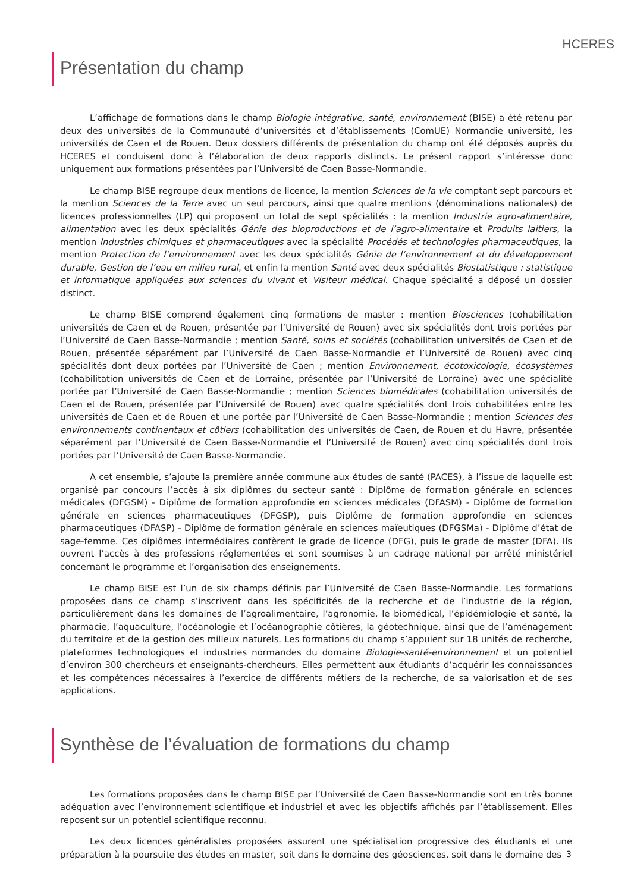HCERES
Présentation du champ
L’affichage de formations dans le champ Biologie intégrative, santé, environnement (BISE) a été retenu par deux des universités de la Communauté d’universités et d’établissements (ComUE) Normandie université, les universités de Caen et de Rouen. Deux dossiers différents de présentation du champ ont été déposés auprès du HCERES et conduisent donc à l’élaboration de deux rapports distincts. Le présent rapport s’intéresse donc uniquement aux formations présentées par l’Université de Caen Basse-Normandie.
Le champ BISE regroupe deux mentions de licence, la mention Sciences de la vie comptant sept parcours et la mention Sciences de la Terre avec un seul parcours, ainsi que quatre mentions (dénominations nationales) de licences professionnelles (LP) qui proposent un total de sept spécialités : la mention Industrie agro-alimentaire, alimentation avec les deux spécialités Génie des bioproductions et de l’agro-alimentaire et Produits laitiers, la mention Industries chimiques et pharmaceutiques avec la spécialité Procédés et technologies pharmaceutiques, la mention Protection de l’environnement avec les deux spécialités Génie de l’environnement et du développement durable, Gestion de l’eau en milieu rural, et enfin la mention Santé avec deux spécialités Biostatistique : statistique et informatique appliquées aux sciences du vivant et Visiteur médical. Chaque spécialité a déposé un dossier distinct.
Le champ BISE comprend également cinq formations de master : mention Biosciences (cohabilitation universités de Caen et de Rouen, présentée par l’Université de Rouen) avec six spécialités dont trois portées par l’Université de Caen Basse-Normandie ; mention Santé, soins et sociétés (cohabilitation universités de Caen et de Rouen, présentée séparément par l’Université de Caen Basse-Normandie et l’Université de Rouen) avec cinq spécialités dont deux portées par l’Université de Caen ; mention Environnement, écotoxicologie, écosystèmes (cohabilitation universités de Caen et de Lorraine, présentée par l’Université de Lorraine) avec une spécialité portée par l’Université de Caen Basse-Normandie ; mention Sciences biomédicales (cohabilitation universités de Caen et de Rouen, présentée par l’Université de Rouen) avec quatre spécialités dont trois cohabilitées entre les universités de Caen et de Rouen et une portée par l’Université de Caen Basse-Normandie ; mention Sciences des environnements continentaux et côtiers (cohabilitation des universités de Caen, de Rouen et du Havre, présentée séparément par l’Université de Caen Basse-Normandie et l’Université de Rouen) avec cinq spécialités dont trois portées par l’Université de Caen Basse-Normandie.
A cet ensemble, s’ajoute la première année commune aux études de santé (PACES), à l’issue de laquelle est organisé par concours l’accès à six diplômes du secteur santé : Diplôme de formation générale en sciences médicales (DFGSM) - Diplôme de formation approfondie en sciences médicales (DFASM) - Diplôme de formation générale en sciences pharmaceutiques (DFGSP), puis Diplôme de formation approfondie en sciences pharmaceutiques (DFASP) - Diplôme de formation générale en sciences maïeutiques (DFGSMa) - Diplôme d’état de sage-femme. Ces diplômes intermédiaires confèrent le grade de licence (DFG), puis le grade de master (DFA). Ils ouvrent l’accès à des professions réglementées et sont soumises à un cadrage national par arrêté ministériel concernant le programme et l’organisation des enseignements.
Le champ BISE est l’un de six champs définis par l’Université de Caen Basse-Normandie. Les formations proposées dans ce champ s’inscrivent dans les spécificités de la recherche et de l’industrie de la région, particulièrement dans les domaines de l’agroalimentaire, l’agronomie, le biomédical, l’épidémiologie et santé, la pharmacie, l’aquaculture, l’océanologie et l’océanographie côtières, la géotechnique, ainsi que de l’aménagement du territoire et de la gestion des milieux naturels. Les formations du champ s’appuient sur 18 unités de recherche, plateformes technologiques et industries normandes du domaine Biologie-santé-environnement et un potentiel d’environ 300 chercheurs et enseignants-chercheurs. Elles permettent aux étudiants d’acquérir les connaissances et les compétences nécessaires à l’exercice de différents métiers de la recherche, de sa valorisation et de ses applications.
Synthèse de l’évaluation de formations du champ
Les formations proposées dans le champ BISE par l’Université de Caen Basse-Normandie sont en très bonne adéquation avec l’environnement scientifique et industriel et avec les objectifs affichés par l’établissement. Elles reposent sur un potentiel scientifique reconnu.
Les deux licences généralistes proposées assurent une spécialisation progressive des étudiants et une préparation à la poursuite des études en master, soit dans le domaine des géosciences, soit dans le domaine des
3